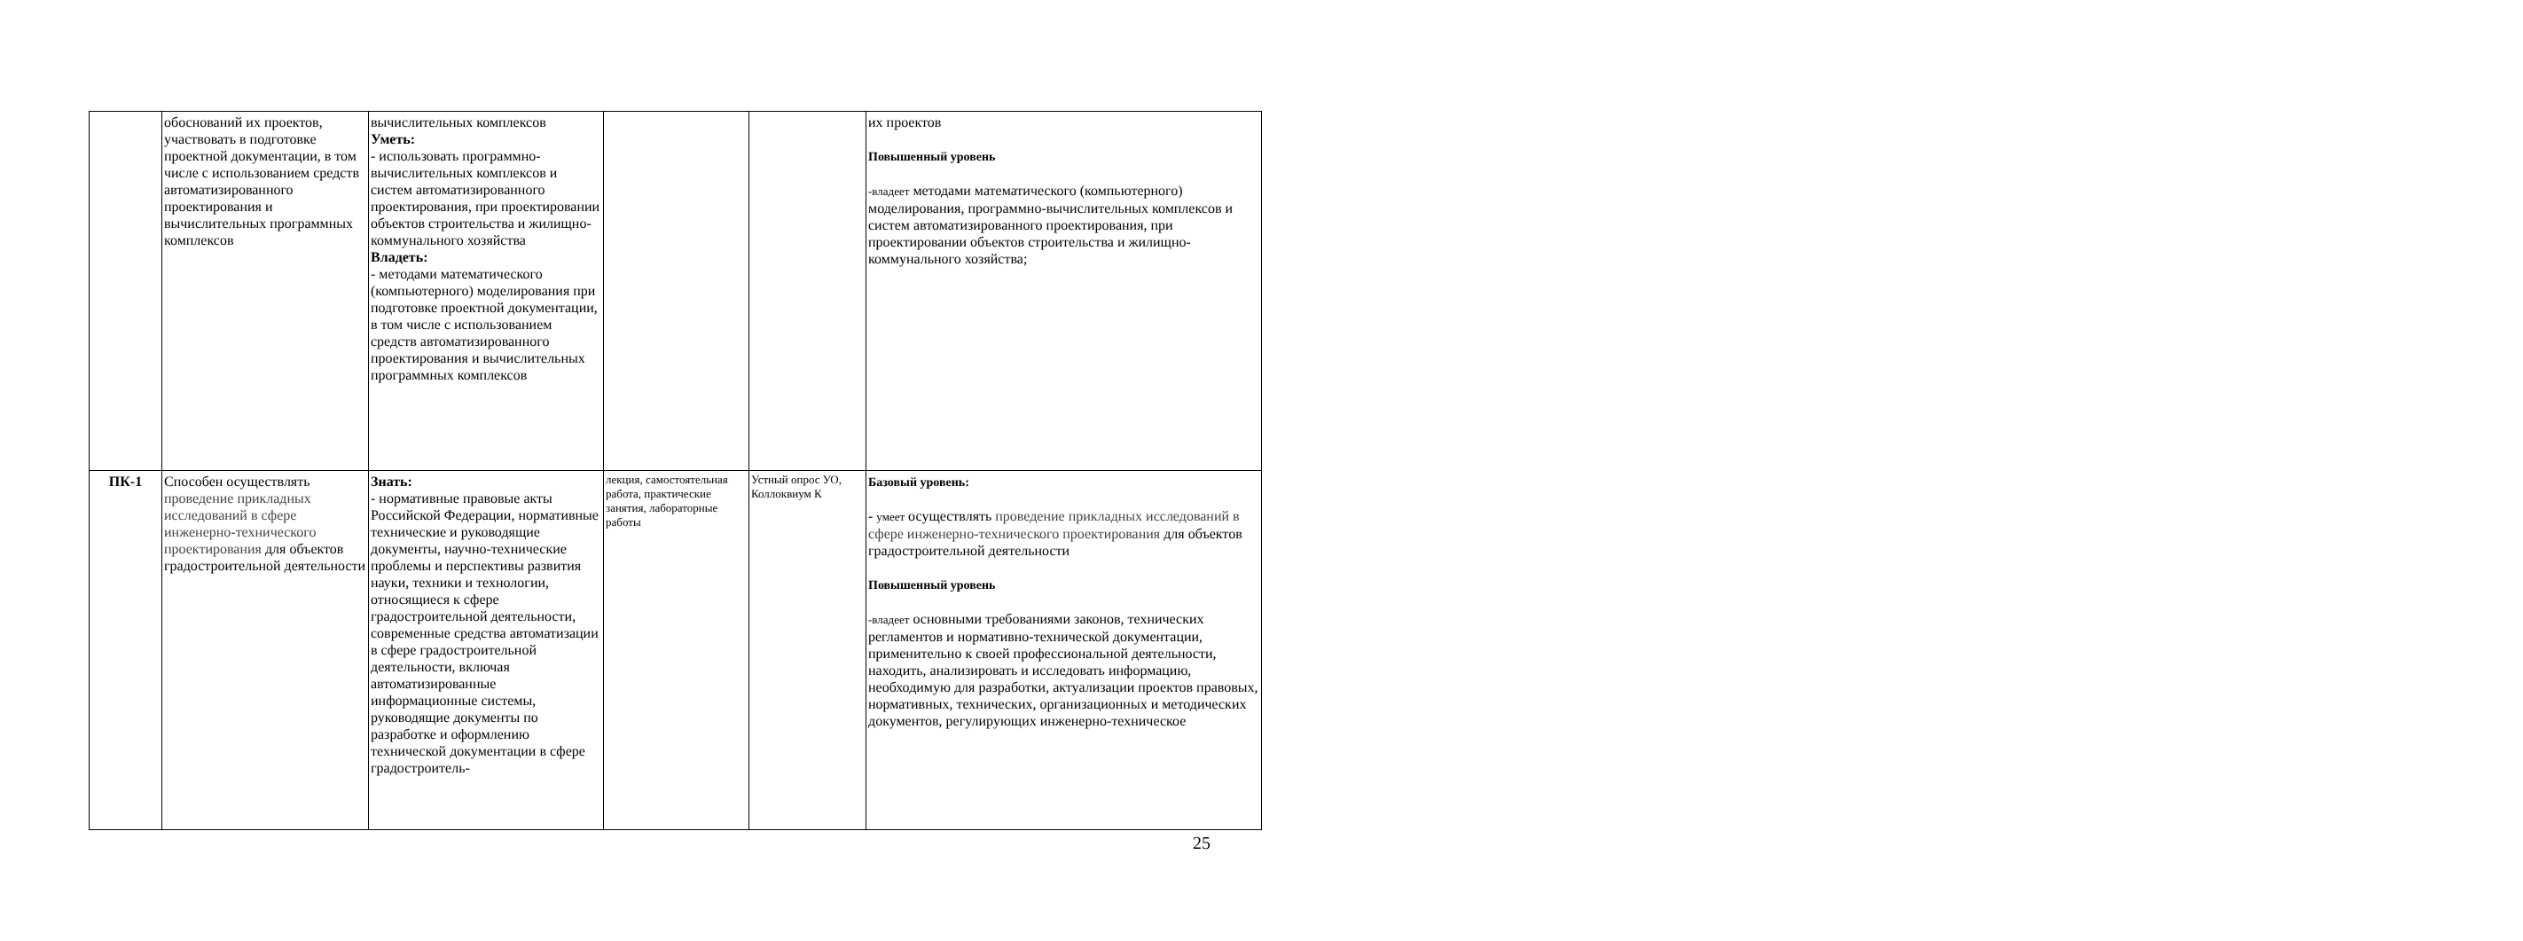| | обоснований их проектов, участвовать в подготовке проектной документации, в том числе с использованием средств автоматизированного проектирования и вычислительных программных комплексов | вычислительных комплексов Уметь: - использовать программно-вычислительных комплексов и систем автоматизированного проектирования, при проектировании объектов строительства и жилищно-коммунального хозяйства Владеть: - методами математического (компьютерного) моделирования при подготовке проектной документации, в том числе с использованием средств автоматизированного проектирования и вычислительных программных комплексов | | | их проектов Повышенный уровень -владеет методами математического (компьютерного) моделирования, программно-вычислительных комплексов и систем автоматизированного проектирования, при проектировании объектов строительства и жилищно-коммунального хозяйства; |
| ПК-1 | Способен осуществлять проведение прикладных исследований в сфере инженерно-технического проектирования для объектов градостроительной деятельности | Знать: - нормативные правовые акты Российской Федерации, нормативные технические и руководящие документы, научно-технические проблемы и перспективы развития науки, техники и технологии, относящиеся к сфере градостроительной деятельности, современные средства автоматизации в сфере градостроительной деятельности, включая автоматизированные информационные системы, руководящие документы по разработке и оформлению технической документации в сфере градостроитель- | лекция, самостоятельная работа, практические занятия, лабораторные работы | Устный опрос УО, Коллоквиум К | Базовый уровень: - умеет осуществлять проведение прикладных исследований в сфере инженерно-технического проектирования для объектов градостроительной деятельности Повышенный уровень -владеет основными требованиями законов, технических регламентов и нормативно-технической документации, применительно к своей профессиональной деятельности, находить, анализировать и исследовать информацию, необходимую для разработки, актуализации проектов правовых, нормативных, технических, организационных и методических документов, регулирующих инженерно-техническое |
25